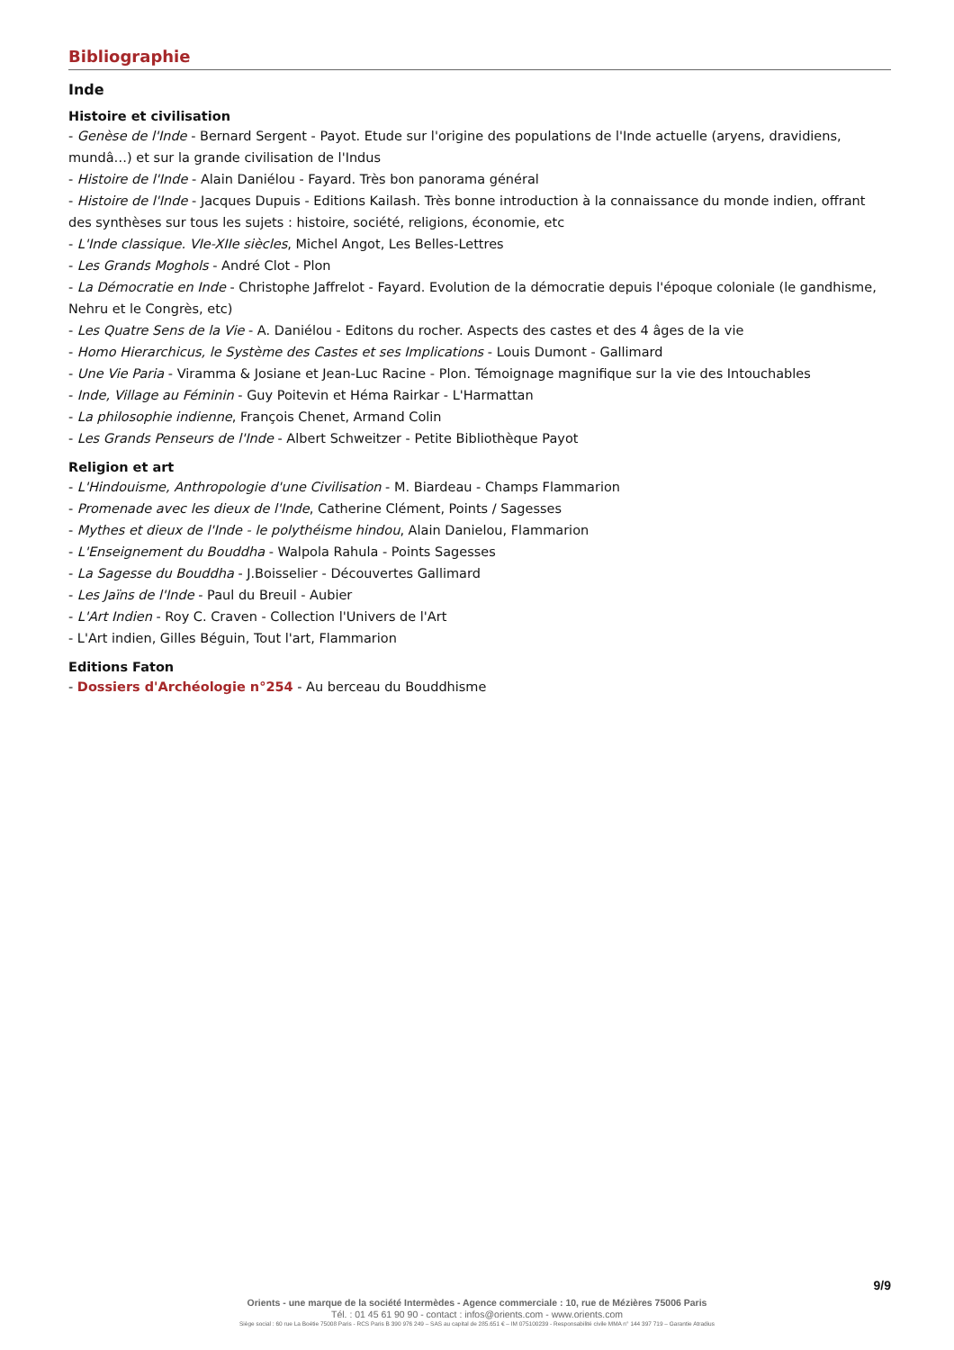Bibliographie
Inde
Histoire et civilisation
- Genèse de l'Inde - Bernard Sergent - Payot. Etude sur l'origine des populations de l'Inde actuelle (aryens, dravidiens, mundâ…) et sur la grande civilisation de l'Indus
- Histoire de l'Inde - Alain Daniélou - Fayard. Très bon panorama général
- Histoire de l'Inde - Jacques Dupuis - Editions Kailash. Très bonne introduction à la connaissance du monde indien, offrant des synthèses sur tous les sujets : histoire, société, religions, économie, etc
- L'Inde classique. VIe-XIIe siècles, Michel Angot, Les Belles-Lettres
- Les Grands Moghols - André Clot - Plon
- La Démocratie en Inde - Christophe Jaffrelot - Fayard. Evolution de la démocratie depuis l'époque coloniale (le gandhisme, Nehru et le Congrès, etc)
- Les Quatre Sens de la Vie - A. Daniélou - Editons du rocher. Aspects des castes et des 4 âges de la vie
- Homo Hierarchicus, le Système des Castes et ses Implications - Louis Dumont - Gallimard
- Une Vie Paria - Viramma & Josiane et Jean-Luc Racine - Plon. Témoignage magnifique sur la vie des Intouchables
- Inde, Village au Féminin - Guy Poitevin et Héma Rairkar - L'Harmattan
- La philosophie indienne, François Chenet, Armand Colin
- Les Grands Penseurs de l'Inde - Albert Schweitzer - Petite Bibliothèque Payot
Religion et art
- L'Hindouisme, Anthropologie d'une Civilisation - M. Biardeau - Champs Flammarion
- Promenade avec les dieux de l'Inde, Catherine Clément, Points / Sagesses
- Mythes et dieux de l'Inde - le polythéisme hindou, Alain Danielou, Flammarion
- L'Enseignement du Bouddha - Walpola Rahula - Points Sagesses
- La Sagesse du Bouddha - J.Boisselier - Découvertes Gallimard
- Les Jaïns de l'Inde - Paul du Breuil - Aubier
- L'Art Indien - Roy C. Craven - Collection l'Univers de l'Art
- L'Art indien, Gilles Béguin, Tout l'art, Flammarion
Editions Faton
- Dossiers d'Archéologie n°254 - Au berceau du Bouddhisme
9/9
Orients - une marque de la société Intermèdes - Agence commerciale : 10, rue de Mézières 75006 Paris
Tél. : 01 45 61 90 90 - contact : infos@orients.com - www.orients.com
Siège social : 60 rue La Boétie 75008 Paris - RCS Paris B 390 976 249 – SAS au capital de 285.651 € – IM 075100239 - Responsabilité civile MMA n° 144 397 719 – Garantie Atradius